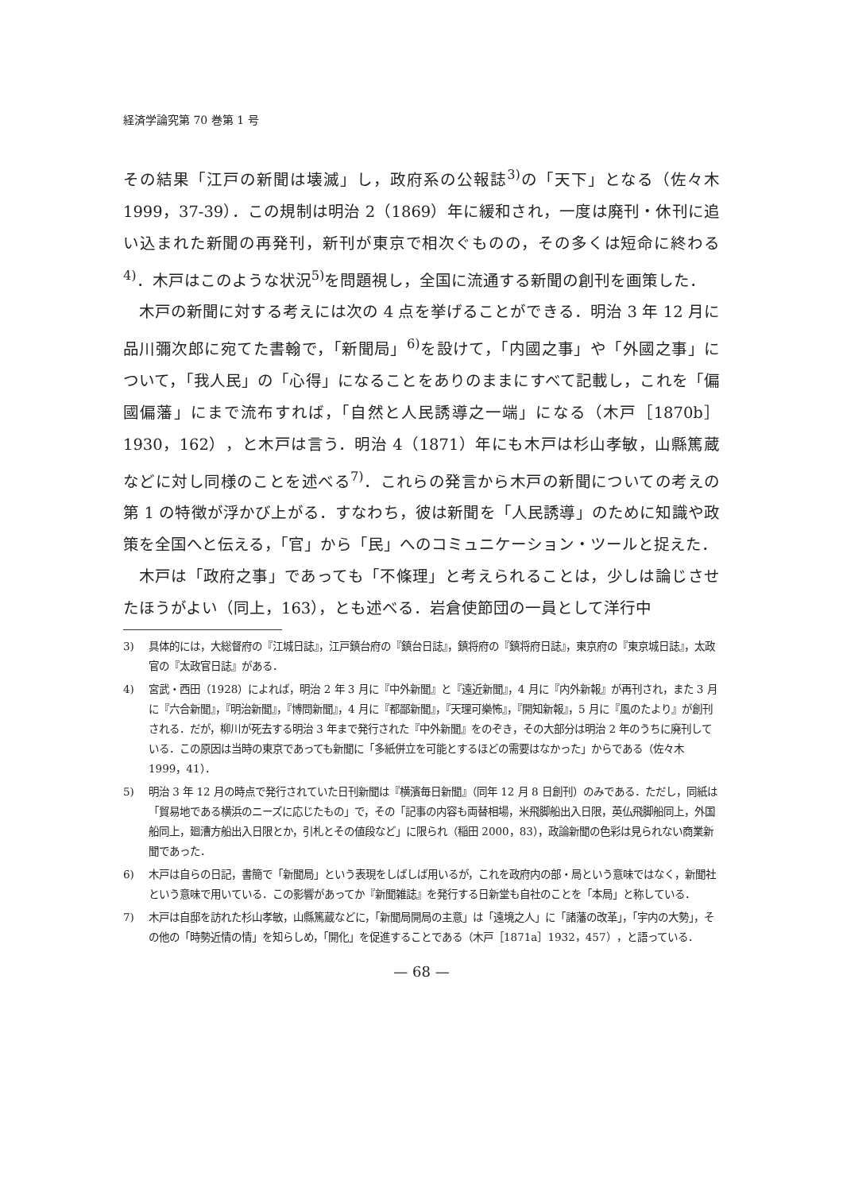経済学論究第 70 巻第 1 号
その結果「江戸の新聞は壊滅」し，政府系の公報誌<sup>3)</sup>の「天下」となる（佐々木 1999，37-39）．この規制は明治 2（1869）年に緩和され，一度は廃刊・休刊に追い込まれた新聞の再発刊，新刊が東京で相次ぐものの，その多くは短命に終わる<sup>4)</sup>．木戸はこのような状況<sup>5)</sup>を問題視し，全国に流通する新聞の創刊を画策した．
木戸の新聞に対する考えには次の 4 点を挙げることができる．明治 3 年 12 月に品川彌次郎に宛てた書翰で，「新聞局」<sup>6)</sup>を設けて，「内國之事」や「外國之事」について，「我人民」の「心得」になることをありのままにすべて記載し，これを「偏國偏藩」にまで流布すれば，「自然と人民誘導之一端」になる（木戸［1870b］1930，162），と木戸は言う．明治 4（1871）年にも木戸は杉山孝敏，山縣篤蔵などに対し同様のことを述べる<sup>7)</sup>．これらの発言から木戸の新聞についての考えの第 1 の特徴が浮かび上がる．すなわち，彼は新聞を「人民誘導」のために知識や政策を全国へと伝える，「官」から「民」へのコミュニケーション・ツールと捉えた．
木戸は「政府之事」であっても「不條理」と考えられることは，少しは論じさせたほうがよい（同上，163），とも述べる．岩倉使節団の一員として洋行中
3) 具体的には，大総督府の『江城日誌』，江戸鎮台府の『鎮台日誌』，鎮将府の『鎮将府日誌』，東京府の『東京城日誌』，太政官の『太政官日誌』がある．
4) 宮武・西田（1928）によれば，明治 2 年 3 月に『中外新聞』と『遠近新聞』，4 月に『内外新報』が再刊され，また 3 月に『六合新聞』，『明治新聞』，『博問新聞』，4 月に『都鄙新聞』，『天理可樂怖』，『開知新報』，5 月に『風のたより』が創刊される．だが，柳川が死去する明治 3 年まで発行された『中外新聞』をのぞき，その大部分は明治 2 年のうちに廃刊している．この原因は当時の東京であっても新聞に「多紙併立を可能とするほどの需要はなかった」からである（佐々木 1999，41）．
5) 明治 3 年 12 月の時点で発行されていた日刊新聞は『横濱毎日新聞』（同年 12 月 8 日創刊）のみである．ただし，同紙は「貿易地である横浜のニーズに応じたもの」で，その「記事の内容も両替相場，米飛脚船出入日限，英仏飛脚船同上，外国船同上，廻漕方船出入日限とか，引札とその値段など」に限られ（稲田 2000，83），政論新聞の色彩は見られない商業新聞であった．
6) 木戸は自らの日記，書簡で「新聞局」という表現をしばしば用いるが，これを政府内の部・局という意味ではなく，新聞社という意味で用いている．この影響があってか『新聞雑誌』を発行する日新堂も自社のことを「本局」と称している．
7) 木戸は自邸を訪れた杉山孝敏，山縣篤蔵などに，「新聞局開局の主意」は「遠境之人」に「諸藩の改革」，「宇内の大勢」，その他の「時勢近情の情」を知らしめ，「開化」を促進することである（木戸［1871a］1932，457），と語っている．
— 68 —